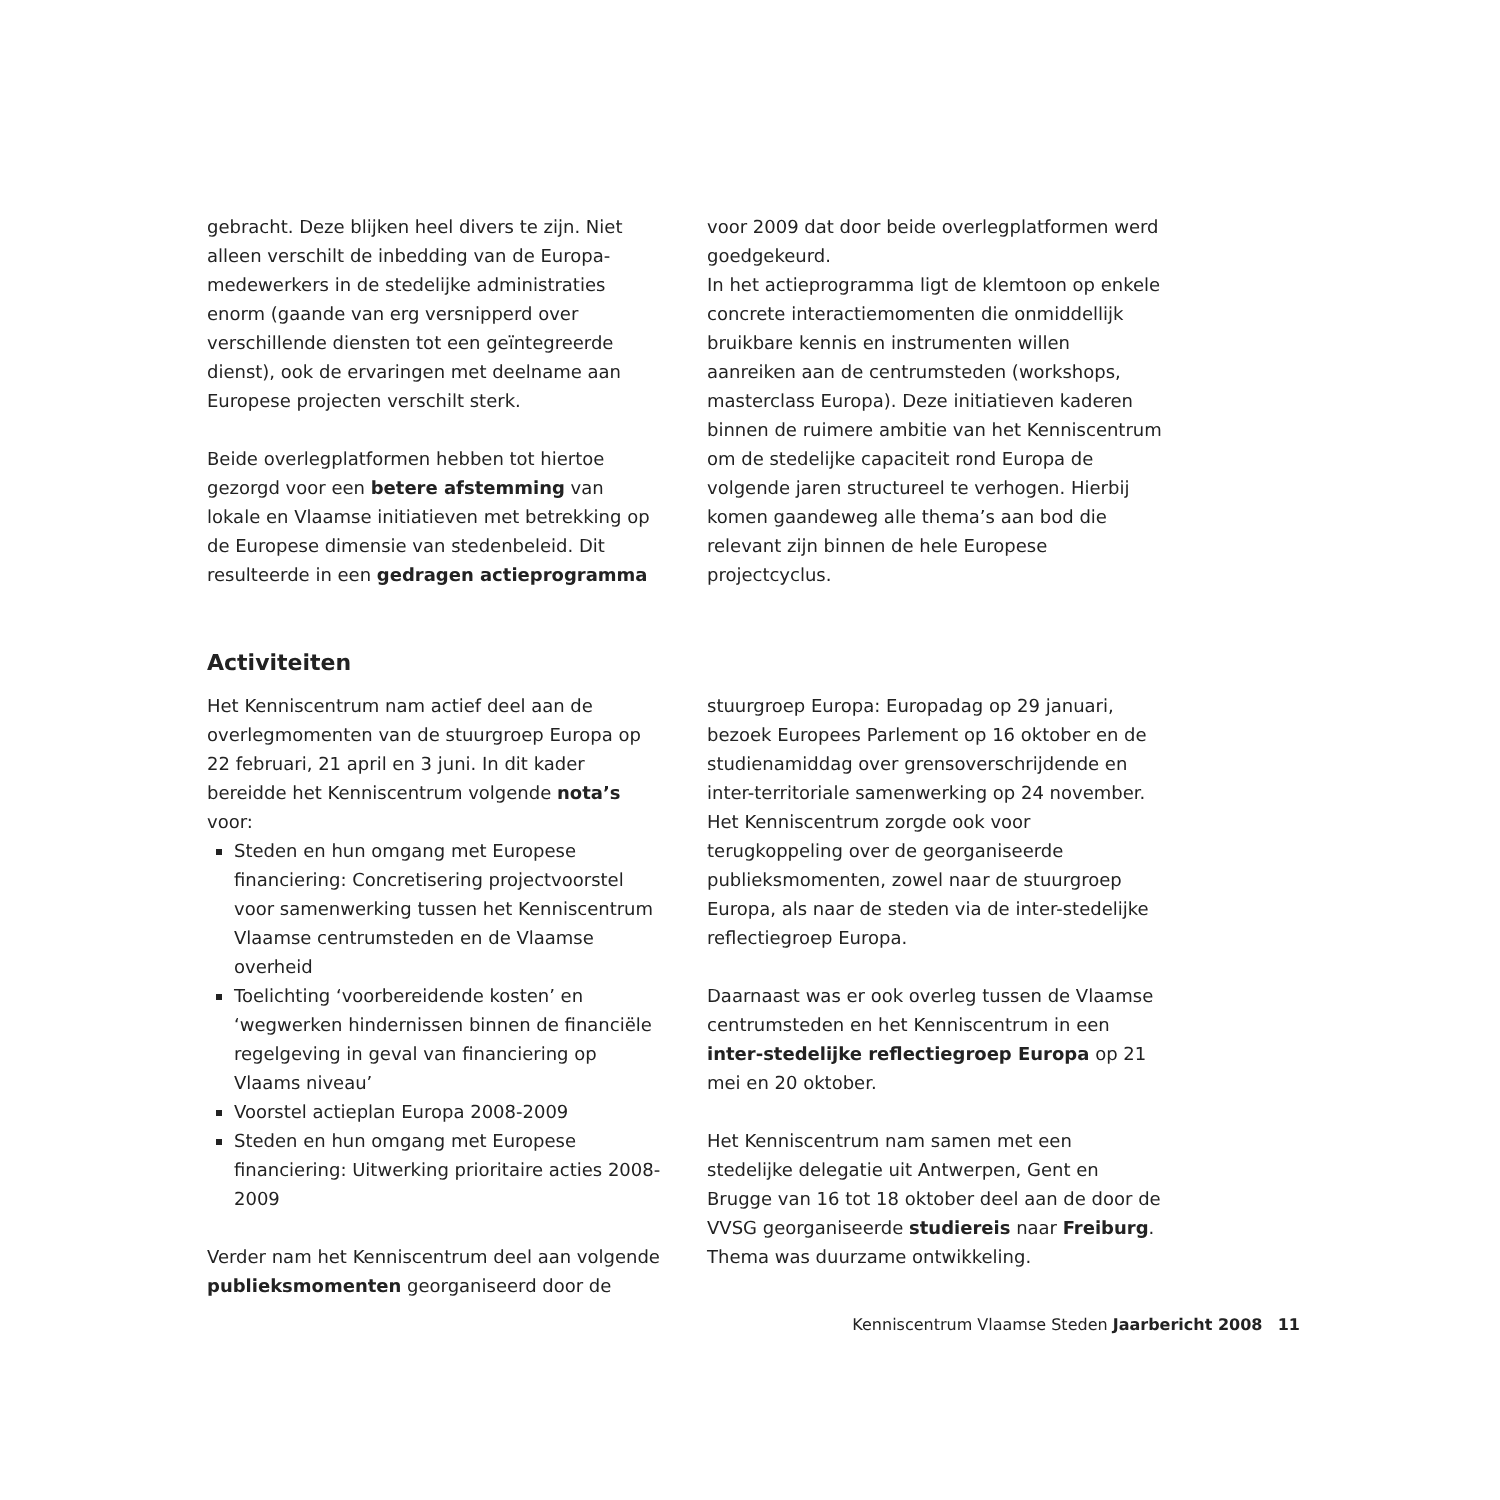gebracht. Deze blijken heel divers te zijn. Niet alleen verschilt de inbedding van de Europa-medewerkers in de stedelijke administraties enorm (gaande van erg versnipperd over verschillende diensten tot een geïntegreerde dienst), ook de ervaringen met deelname aan Europese projecten verschilt sterk.
Beide overlegplatformen hebben tot hiertoe gezorgd voor een betere afstemming van lokale en Vlaamse initiatieven met betrekking op de Europese dimensie van stedenbeleid. Dit resulteerde in een gedragen actieprogramma
voor 2009 dat door beide overlegplatformen werd goedgekeurd.
In het actieprogramma ligt de klemtoon op enkele concrete interactiemomenten die onmiddellijk bruikbare kennis en instrumenten willen aanreiken aan de centrumsteden (workshops, masterclass Europa). Deze initiatieven kaderen binnen de ruimere ambitie van het Kenniscentrum om de stedelijke capaciteit rond Europa de volgende jaren structureel te verhogen. Hierbij komen gaandeweg alle thema’s aan bod die relevant zijn binnen de hele Europese projectcyclus.
Activiteiten
Het Kenniscentrum nam actief deel aan de overlegmomenten van de stuurgroep Europa op 22 februari, 21 april en 3 juni. In dit kader bereidde het Kenniscentrum volgende nota’s voor:
Steden en hun omgang met Europese financiering: Concretisering projectvoorstel voor samenwerking tussen het Kenniscentrum Vlaamse centrumsteden en de Vlaamse overheid
Toelichting ‘voorbereidende kosten’ en ‘wegwerken hindernissen binnen de financiële regelgeving in geval van financiering op Vlaams niveau’
Voorstel actieplan Europa 2008-2009
Steden en hun omgang met Europese financiering: Uitwerking prioritaire acties 2008-2009
Verder nam het Kenniscentrum deel aan volgende publieksmomenten georganiseerd door de
stuurgroep Europa: Europadag op 29 januari, bezoek Europees Parlement op 16 oktober en de studienamiddag over grensoverschrijdende en inter-territoriale samenwerking op 24 november. Het Kenniscentrum zorgde ook voor terugkoppeling over de georganiseerde publieksmomenten, zowel naar de stuurgroep Europa, als naar de steden via de inter-stedelijke reflectiegroep Europa.
Daarnaast was er ook overleg tussen de Vlaamse centrumsteden en het Kenniscentrum in een inter-stedelijke reflectiegroep Europa op 21 mei en 20 oktober.
Het Kenniscentrum nam samen met een stedelijke delegatie uit Antwerpen, Gent en Brugge van 16 tot 18 oktober deel aan de door de VVSG georganiseerde studiereis naar Freiburg. Thema was duurzame ontwikkeling.
Kenniscentrum Vlaamse Steden Jaarbericht 2008 11